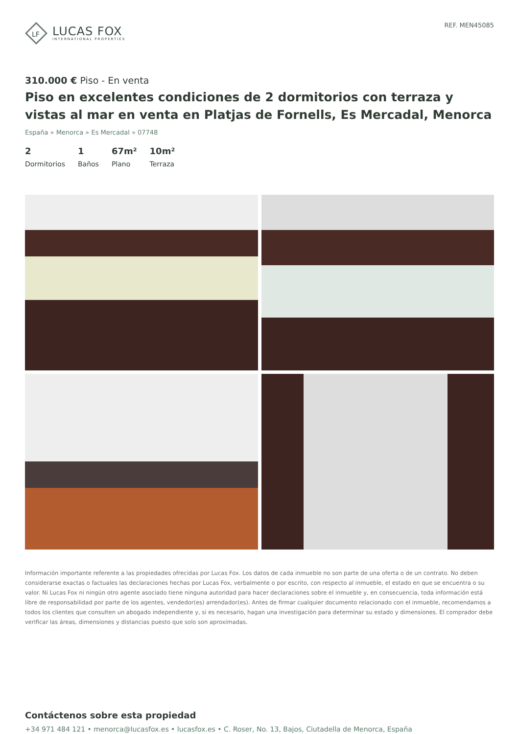LF
LUCAS FOX
INTERNATIONAL PROPERTIES
REF. MEN45085
310.000 € Piso - En venta
Piso en excelentes condiciones de 2 dormitorios con terraza y vistas al mar en venta en Platjas de Fornells, Es Mercadal, Menorca
España » Menorca » Es Mercadal » 07748
2
Dormitorios
1
Baños
67m²
Plano
10m²
Terraza
Información importante referente a las propiedades ofrecidas por Lucas Fox. Los datos de cada inmueble no son parte de una oferta o de un contrato. No deben considerarse exactas o factuales las declaraciones hechas por Lucas Fox, verbalmente o por escrito, con respecto al inmueble, el estado en que se encuentra o su valor. Ni Lucas Fox ni ningún otro agente asociado tiene ninguna autoridad para hacer declaraciones sobre el inmueble y, en consecuencia, toda información está libre de responsabilidad por parte de los agentes, vendedor(es) arrendador(es). Antes de firmar cualquier documento relacionado con el inmueble, recomendamos a todos los clientes que consulten un abogado independiente y, si es necesario, hagan una investigación para determinar su estado y dimensiones. El comprador debe verificar las áreas, dimensiones y distancias puesto que solo son aproximadas.
Contáctenos sobre esta propiedad
+34 971 484 121 • menorca@lucasfox.es • lucasfox.es • C. Roser, No. 13, Bajos, Ciutadella de Menorca, España